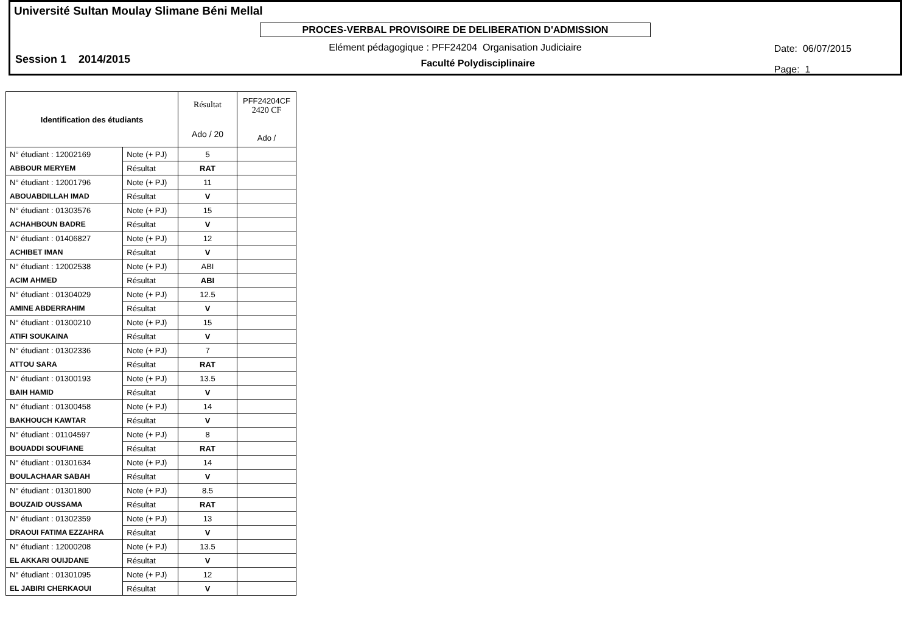Université Sultan Moulay Slimane Béni Mellal
PROCES-VERBAL PROVISOIRE DE DELIBERATION D'ADMISSION
Elément pédagogique : PFF24204 Organisation Judiciaire
Session 1 2014/2015 Faculté Polydisciplinaire
Date: 06/07/2015
Page: 1
| Identification des étudiants | | Résultat Ado / 20 | PFF24204CF 2420 CF Ado / |
| N° étudiant : 12002169 | Note (+ PJ) | 5 | |
| ABBOUR MERYEM | Résultat | RAT | |
| N° étudiant : 12001796 | Note (+ PJ) | 11 | |
| ABOUABDILLAH IMAD | Résultat | V | |
| N° étudiant : 01303576 | Note (+ PJ) | 15 | |
| ACHAHBOUN BADRE | Résultat | V | |
| N° étudiant : 01406827 | Note (+ PJ) | 12 | |
| ACHIBET IMAN | Résultat | V | |
| N° étudiant : 12002538 | Note (+ PJ) | ABI | |
| ACIM AHMED | Résultat | ABI | |
| N° étudiant : 01304029 | Note (+ PJ) | 12.5 | |
| AMINE ABDERRAHIM | Résultat | V | |
| N° étudiant : 01300210 | Note (+ PJ) | 15 | |
| ATIFI SOUKAINA | Résultat | V | |
| N° étudiant : 01302336 | Note (+ PJ) | 7 | |
| ATTOU SARA | Résultat | RAT | |
| N° étudiant : 01300193 | Note (+ PJ) | 13.5 | |
| BAIH HAMID | Résultat | V | |
| N° étudiant : 01300458 | Note (+ PJ) | 14 | |
| BAKHOUCH KAWTAR | Résultat | V | |
| N° étudiant : 01104597 | Note (+ PJ) | 8 | |
| BOUADDI SOUFIANE | Résultat | RAT | |
| N° étudiant : 01301634 | Note (+ PJ) | 14 | |
| BOULACHAAR SABAH | Résultat | V | |
| N° étudiant : 01301800 | Note (+ PJ) | 8.5 | |
| BOUZAID OUSSAMA | Résultat | RAT | |
| N° étudiant : 01302359 | Note (+ PJ) | 13 | |
| DRAOUI FATIMA EZZAHRA | Résultat | V | |
| N° étudiant : 12000208 | Note (+ PJ) | 13.5 | |
| EL AKKARI OUIJDANE | Résultat | V | |
| N° étudiant : 01301095 | Note (+ PJ) | 12 | |
| EL JABIRI CHERKAOUI | Résultat | V | |